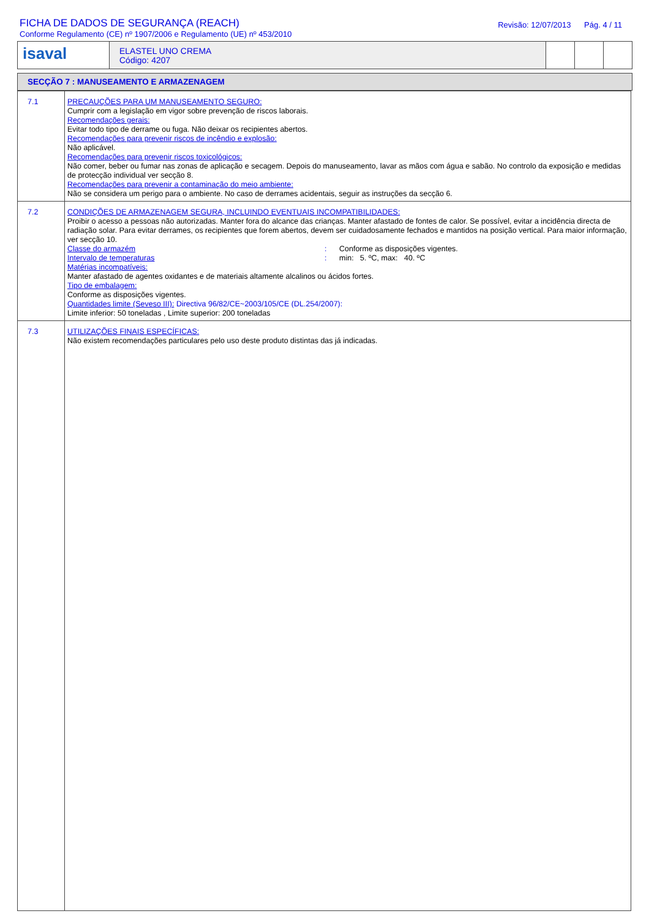FICHA DE DADOS DE SEGURANÇA (REACH)
Conforme Regulamento (CE) nº 1907/2006 e Regulamento (UE) nº 453/2010
Revisão: 12/07/2013 Pág. 4 / 11
isaval
ELASTEL UNO CREMA
Código: 4207
SECÇÃO 7 : MANUSEAMENTO E ARMAZENAGEM
| 7.1 | PRECAUÇÕES PARA UM MANUSEAMENTO SEGURO: Cumprir com a legislação em vigor sobre prevenção de riscos laborais. Recomendações gerais: Evitar todo tipo de derrame ou fuga. Não deixar os recipientes abertos. Recomendações para prevenir riscos de incêndio e explosão: Não aplicável. Recomendações para prevenir riscos toxicológicos: Não comer, beber ou fumar nas zonas de aplicação e secagem. Depois do manuseamento, lavar as mãos com água e sabão. No controlo da exposição e medidas de protecção individual ver secção 8. Recomendações para prevenir a contaminação do meio ambiente: Não se considera um perigo para o ambiente. No caso de derrames acidentais, seguir as instruções da secção 6. |
| 7.2 | CONDIÇÕES DE ARMAZENAGEM SEGURA, INCLUINDO EVENTUAIS INCOMPATIBILIDADES: Proibir o acesso a pessoas não autorizadas. Manter fora do alcance das crianças. Manter afastado de fontes de calor. Se possível, evitar a incidência directa de radiação solar. Para evitar derrames, os recipientes que forem abertos, devem ser cuidadosamente fechados e mantidos na posição vertical. Para maior informação, ver secção 10. Classe do armazém : Conforme as disposições vigentes. Intervalo de temperaturas : min: 5. ºC, max: 40. ºC Matérias incompatíveis: Manter afastado de agentes oxidantes e de materiais altamente alcalinos ou ácidos fortes. Tipo de embalagem: Conforme as disposições vigentes. Quantidades limite (Seveso III): Directiva 96/82/CE~2003/105/CE (DL.254/2007): Limite inferior: 50 toneladas , Limite superior: 200 toneladas |
| 7.3 | UTILIZAÇÕES FINAIS ESPECÍFICAS: Não existem recomendações particulares pelo uso deste produto distintas das já indicadas. |